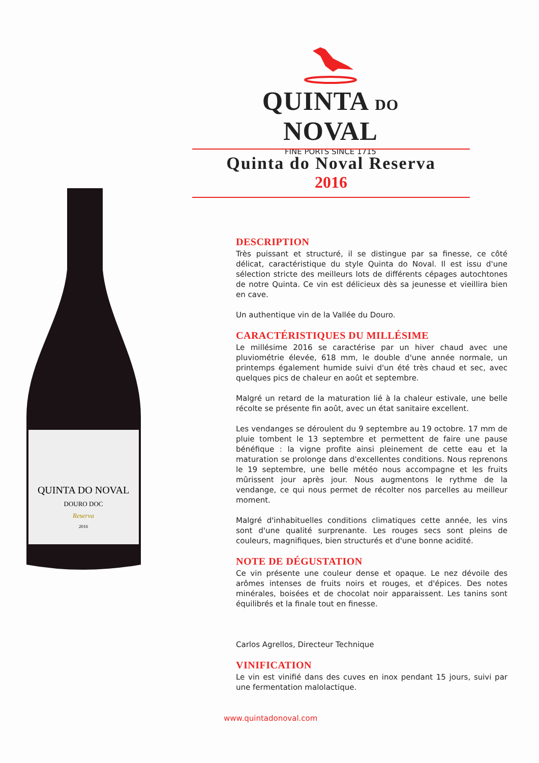QUINTA DO NOVAL
FINE PORTS SINCE 1715
Quinta do Noval Reserva
2016
QUINTA DO NOVAL
DOURO DOC
Reserva
2016
DESCRIPTION
Très puissant et structuré, il se distingue par sa finesse, ce côté délicat, caractéristique du style Quinta do Noval. Il est issu d'une sélection stricte des meilleurs lots de différents cépages autochtones de notre Quinta. Ce vin est délicieux dès sa jeunesse et vieillira bien en cave.
Un authentique vin de la Vallée du Douro.
CARACTÉRISTIQUES DU MILLÉSIME
Le millésime 2016 se caractérise par un hiver chaud avec une pluviométrie élevée, 618 mm, le double d'une année normale, un printemps également humide suivi d'un été très chaud et sec, avec quelques pics de chaleur en août et septembre.
Malgré un retard de la maturation lié à la chaleur estivale, une belle récolte se présente fin août, avec un état sanitaire excellent.
Les vendanges se déroulent du 9 septembre au 19 octobre. 17 mm de pluie tombent le 13 septembre et permettent de faire une pause bénéfique : la vigne profite ainsi pleinement de cette eau et la maturation se prolonge dans d'excellentes conditions. Nous reprenons le 19 septembre, une belle météo nous accompagne et les fruits mûrissent jour après jour. Nous augmentons le rythme de la vendange, ce qui nous permet de récolter nos parcelles au meilleur moment.
Malgré d'inhabituelles conditions climatiques cette année, les vins sont d'une qualité surprenante. Les rouges secs sont pleins de couleurs, magnifiques, bien structurés et d'une bonne acidité.
NOTE DE DÉGUSTATION
Ce vin présente une couleur dense et opaque. Le nez dévoile des arômes intenses de fruits noirs et rouges, et d'épices. Des notes minérales, boisées et de chocolat noir apparaissent. Les tanins sont équilibrés et la finale tout en finesse.
Carlos Agrellos, Directeur Technique
VINIFICATION
Le vin est vinifié dans des cuves en inox pendant 15 jours, suivi par une fermentation malolactique.
www.quintadonoval.com